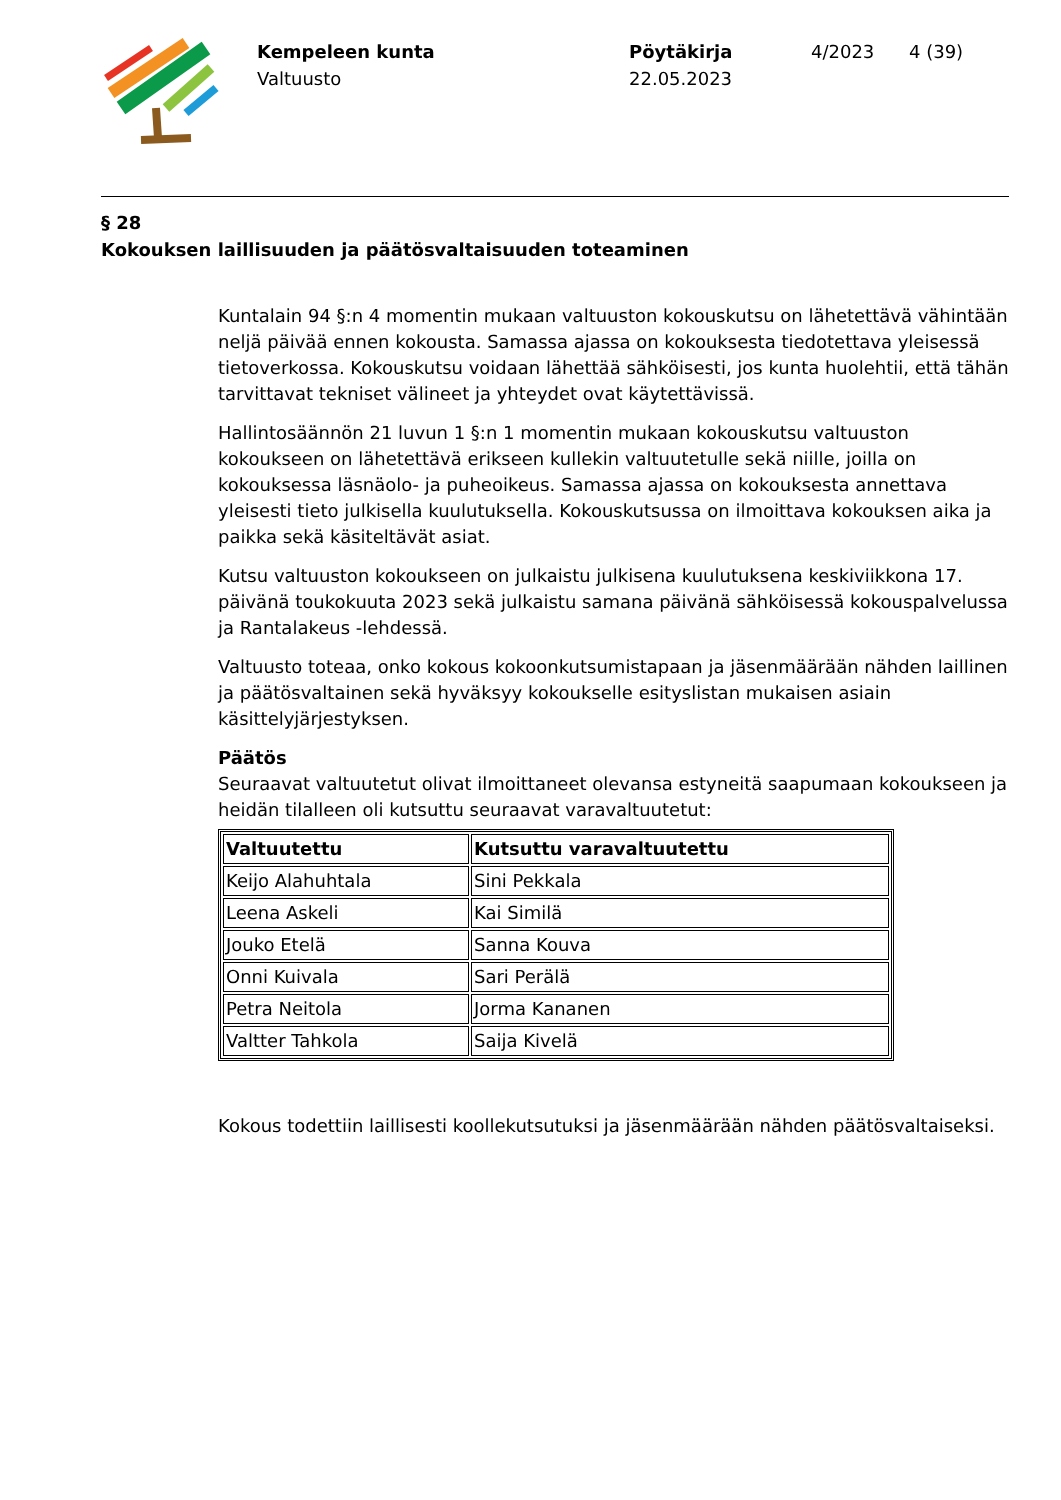Kempeleen kunta
Valtuusto
Pöytäkirja
22.05.2023
4/2023 4 (39)
§ 28
Kokouksen laillisuuden ja päätösvaltaisuuden toteaminen
Kuntalain 94 §:n 4 momentin mukaan valtuuston kokouskutsu on lähetettävä vähintään neljä päivää ennen kokousta. Samassa ajassa on kokouksesta tiedotettava yleisessä tietoverkossa. Kokouskutsu voidaan lähettää sähköisesti, jos kunta huolehtii, että tähän tarvittavat tekniset välineet ja yhteydet ovat käytettävissä.
Hallintosäännön 21 luvun 1 §:n 1 momentin mukaan kokouskutsu valtuuston kokoukseen on lähetettävä erikseen kullekin valtuutetulle sekä niille, joilla on kokouksessa läsnäolo- ja puheoikeus. Samassa ajassa on kokouksesta annettava yleisesti tieto julkisella kuulutuksella. Kokouskutsussa on ilmoittava kokouksen aika ja paikka sekä käsiteltävät asiat.
Kutsu valtuuston kokoukseen on julkaistu julkisena kuulutuksena keskiviikkona 17. päivänä toukokuuta 2023 sekä julkaistu samana päivänä sähköisessä kokouspalvelussa ja Rantalakeus -lehdessä.
Valtuusto toteaa, onko kokous kokoonkutsumistapaan ja jäsenmäärään nähden laillinen ja päätösvaltainen sekä hyväksyy kokoukselle esityslistan mukaisen asiain käsittelyjärjestyksen.
Päätös
Seuraavat valtuutetut olivat ilmoittaneet olevansa estyneitä saapumaan kokoukseen ja heidän tilalleen oli kutsuttu seuraavat varavaltuutetut:
| Valtuutettu | Kutsuttu varavaltuutettu |
| --- | --- |
| Keijo Alahuhtala | Sini Pekkala |
| Leena Askeli | Kai Similä |
| Jouko Etelä | Sanna Kouva |
| Onni Kuivala | Sari Perälä |
| Petra Neitola | Jorma Kananen |
| Valtter Tahkola | Saija Kivelä |
Kokous todettiin laillisesti koollekutsutuksi ja jäsenmäärään nähden päätösvaltaiseksi.